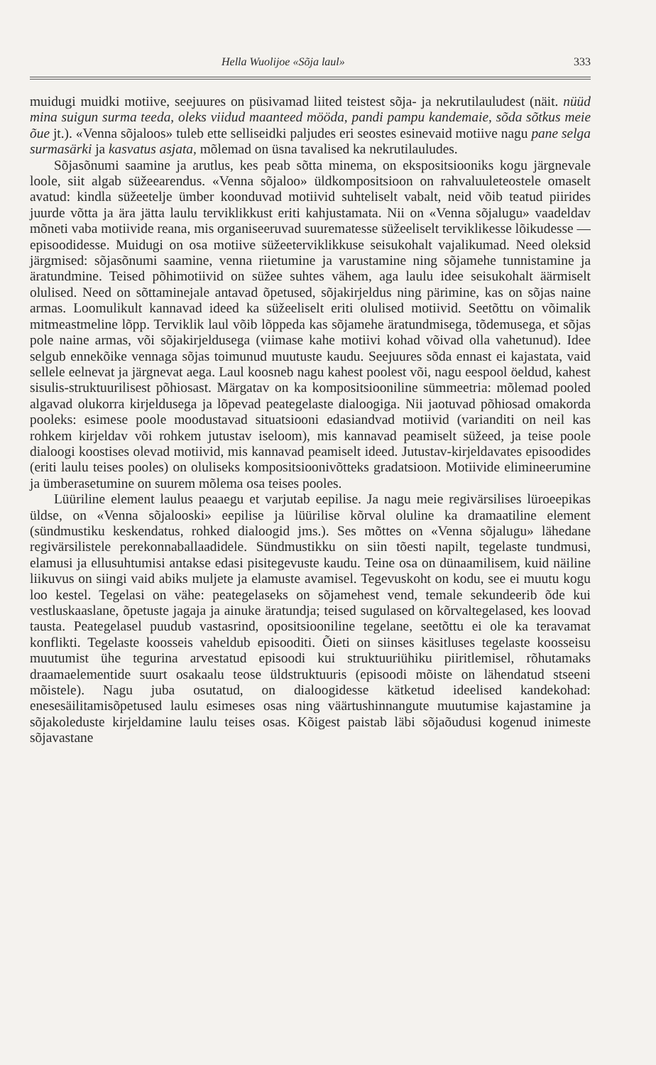Hella Wuolijoe «Sõja laul» 333
muidugi muidki motiive, seejuures on püsivamad liited teistest sõja- ja nekrutilauludest (näit. nüüd mina suigun surma teeda, oleks viidud maanteed mööda, pandi pampu kandemaie, sõda sõtkus meie õue jt.). «Venna sõjaloos» tuleb ette selliseidki paljudes eri seostes esinevaid motiive nagu pane selga surmasärki ja kasvatus asjata, mõlemad on üsna tavalised ka nekrutilauludes.
Sõjasõnumi saamine ja arutlus, kes peab sõtta minema, on ekspositsiooniks kogu järgnevale loole, siit algab süžeearendus. «Venna sõjaloo» üldkompositsioon on rahvaluuleteostele omaselt avatud: kindla süžeetelje ümber koonduvad motiivid suhteliselt vabalt, neid võib teatud piirides juurde võtta ja ära jätta laulu terviklikkust eriti kahjustamata. Nii on «Venna sõjalugu» vaadeldav mõneti vaba motiivide reana, mis organiseeruvad suurematesse süžeeliselt terviklikesse lõikudesse — episoodidesse. Muidugi on osa motiive süžeeterviklikkuse seisukohalt vajalikumad. Need oleksid järgmised: sõjasõnumi saamine, venna riietumine ja varustamine ning sõjamehe tunnistamine ja äratundmine. Teised põhimotiivid on süžee suhtes vähem, aga laulu idee seisukohalt äärmiselt olulised. Need on sõttaminejale antavad õpetused, sõjakirjeldus ning pärimine, kas on sõjas naine armas. Loomulikult kannavad ideed ka süžeeliselt eriti olulised motiivid. Seetõttu on võimalik mitmeastmeline lõpp. Terviklik laul võib lõppeda kas sõjamehe äratundmisega, tõdemusega, et sõjas pole naine armas, või sõjakirjeldusega (viimase kahe motiivi kohad võivad olla vahetunud). Idee selgub ennekõike vennaga sõjas toimunud muutuste kaudu. Seejuures sõda ennast ei kajastata, vaid sellele eelnevat ja järgnevat aega. Laul koosneb nagu kahest poolest või, nagu eespool öeldud, kahest sisulis-struktuurilisest põhiosast. Märgatav on ka kompositsiooniline sümmeetria: mõlemad pooled algavad olukorra kirjeldusega ja lõpevad peategelaste dialoogiga. Nii jaotuvad põhiosad omakorda pooleks: esimese poole moodustavad situatsiooni edasiandvad motiivid (varianditi on neil kas rohkem kirjeldav või rohkem jutustav iseloom), mis kannavad peamiselt süžeed, ja teise poole dialoogi koostises olevad motiivid, mis kannavad peamiselt ideed. Jutustav-kirjeldavates episoodides (eriti laulu teises pooles) on oluliseks kompositsioonivõtteks gradatsioon. Motiivide elimineerumine ja ümberasetumine on suurem mõlema osa teises pooles.
Lüüriline element laulus peaaegu et varjutab eepilise. Ja nagu meie regivärsilises lüroeepikas üldse, on «Venna sõjalooski» eepilise ja lüürilise kõrval oluline ka dramaatiline element (sündmustiku keskendatus, rohked dialoogid jms.). Ses mõttes on «Venna sõjalugu» lähedane regivärsilistele perekonnaballaadidele. Sündmustikku on siin tõesti napilt, tegelaste tundmusi, elamusi ja ellusuhtumisi antakse edasi pisitegevuste kaudu. Teine osa on dünaamilisem, kuid näiline liikuvus on siingi vaid abiks muljete ja elamuste avamisel. Tegevuskoht on kodu, see ei muutu kogu loo kestel. Tegelasi on vähe: peategelaseks on sõjamehest vend, temale sekundeerib õde kui vestluskaaslane, õpetuste jagaja ja ainuke äratundja; teised sugulased on kõrvaltegelased, kes loovad tausta. Peategelasel puudub vastasrind, opositsiooniline tegelane, seetõttu ei ole ka teravamat konflikti. Tegelaste koosseis vaheldub episooditi. Õieti on siinses käsitluses tegelaste koosseisu muutumist ühe tegurina arvestatud episoodi kui struktuuriühiku piiritlemisel, rõhutamaks draamaelementide suurt osakaalu teose üldstruktuuris (episoodi mõiste on lähendatud stseeni mõistele). Nagu juba osutatud, on dialoogidesse kätketud ideelised kandekohad: enesesäilitamisõpetused laulu esimeses osas ning väärtushinnangute muutumise kajastamine ja sõjakoleduste kirjeldamine laulu teises osas. Kõigest paistab läbi sõjaõudusi kogenud inimeste sõjavastane